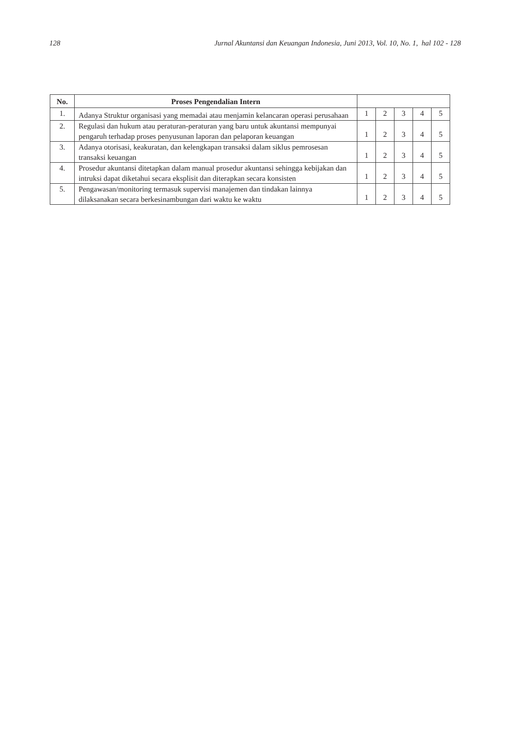128 Jurnal Akuntansi dan Keuangan Indonesia, Juni 2013, Vol. 10, No. 1, hal 102 - 128
| No. | Proses Pengendalian Intern | | | | | |
| --- | --- | --- | --- | --- | --- | --- |
| 1. | Adanya Struktur organisasi yang memadai atau menjamin kelancaran operasi perusahaan | 1 | 2 | 3 | 4 | 5 |
| 2. | Regulasi dan hukum atau peraturan-peraturan yang baru untuk akuntansi mempunyai pengaruh terhadap proses penyusunan laporan dan pelaporan keuangan | 1 | 2 | 3 | 4 | 5 |
| 3. | Adanya otorisasi, keakuratan, dan kelengkapan transaksi dalam siklus pemrosesan transaksi keuangan | 1 | 2 | 3 | 4 | 5 |
| 4. | Prosedur akuntansi ditetapkan dalam manual prosedur akuntansi sehingga kebijakan dan intruksi dapat diketahui secara eksplisit dan diterapkan secara konsisten | 1 | 2 | 3 | 4 | 5 |
| 5. | Pengawasan/monitoring termasuk supervisi manajemen dan tindakan lainnya dilaksanakan secara berkesinambungan dari waktu ke waktu | 1 | 2 | 3 | 4 | 5 |